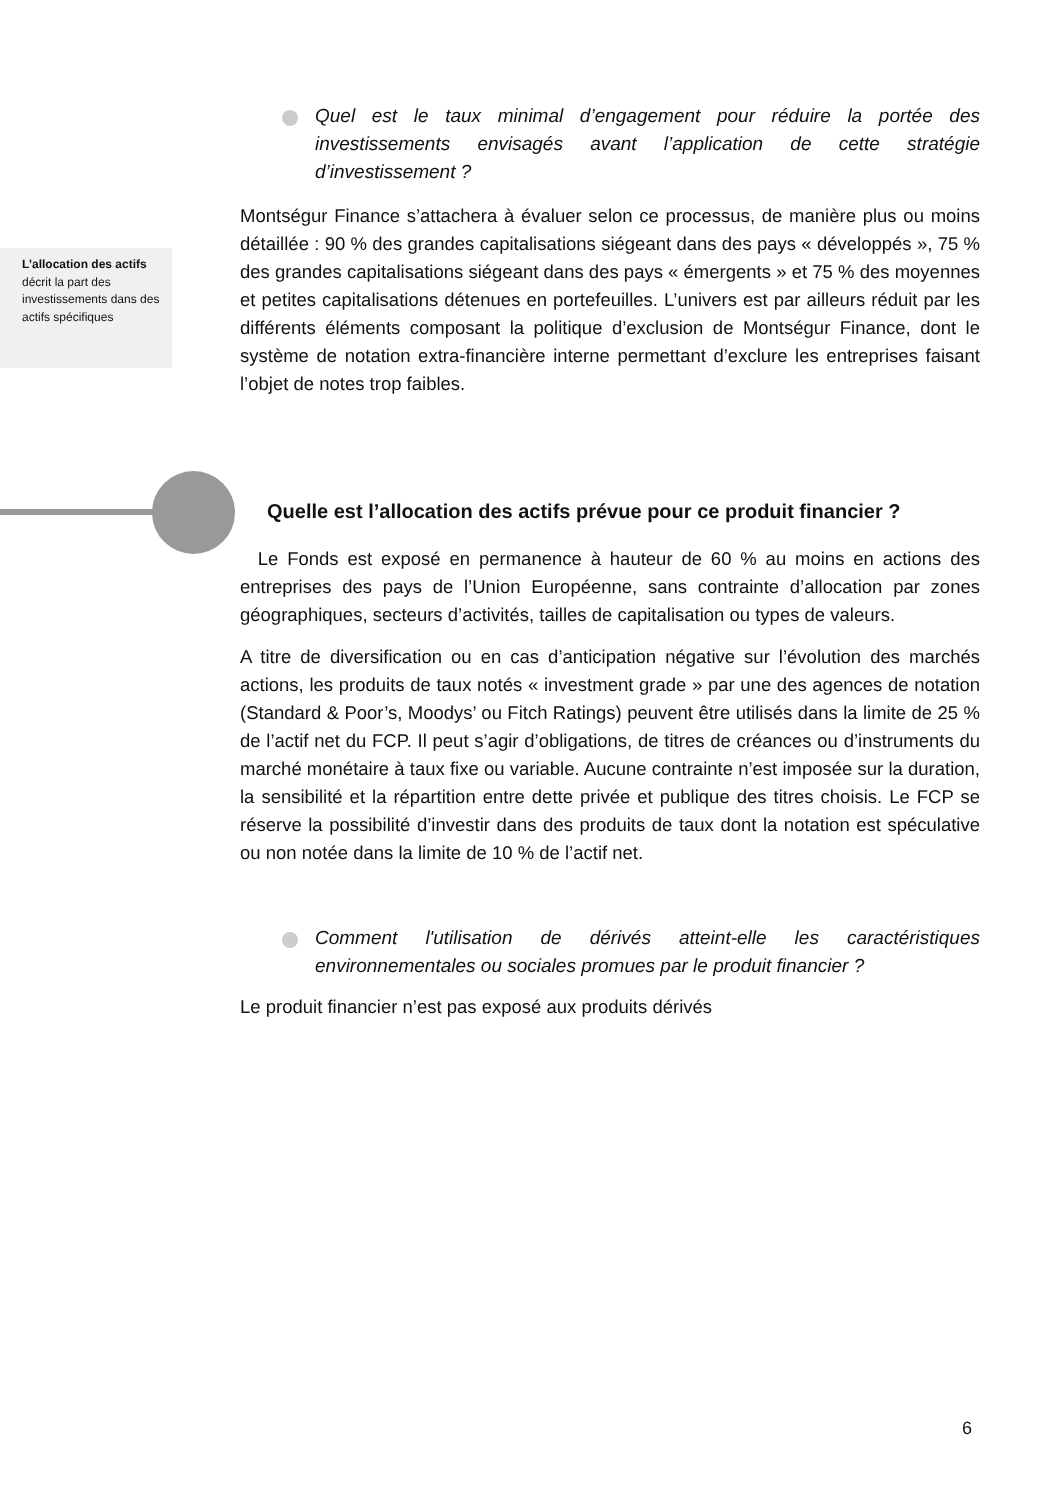Quel est le taux minimal d’engagement pour réduire la portée des investissements envisagés avant l’application de cette stratégie d’investissement ?
L’allocation des actifs décrit la part des investissements dans des actifs spécifiques
Montségur Finance s’attachera à évaluer selon ce processus, de manière plus ou moins détaillée : 90 % des grandes capitalisations siégeant dans des pays « développés », 75 % des grandes capitalisations siégeant dans des pays « émergents » et 75 % des moyennes et petites capitalisations détenues en portefeuilles. L’univers est par ailleurs réduit par les différents éléments composant la politique d’exclusion de Montségur Finance, dont le système de notation extra-financière interne permettant d’exclure les entreprises faisant l’objet de notes trop faibles.
Quelle est l’allocation des actifs prévue pour ce produit financier ?
Le Fonds est exposé en permanence à hauteur de 60 % au moins en actions des entreprises des pays de l’Union Européenne, sans contrainte d’allocation par zones géographiques, secteurs d’activités, tailles de capitalisation ou types de valeurs.
A titre de diversification ou en cas d’anticipation négative sur l’évolution des marchés actions, les produits de taux notés « investment grade » par une des agences de notation (Standard & Poor’s, Moodys’ ou Fitch Ratings) peuvent être utilisés dans la limite de 25 % de l’actif net du FCP. Il peut s’agir d’obligations, de titres de créances ou d’instruments du marché monétaire à taux fixe ou variable. Aucune contrainte n’est imposée sur la duration, la sensibilité et la répartition entre dette privée et publique des titres choisis. Le FCP se réserve la possibilité d’investir dans des produits de taux dont la notation est spéculative ou non notée dans la limite de 10 % de l’actif net.
Comment l'utilisation de dérivés atteint-elle les caractéristiques environnementales ou sociales promues par le produit financier ?
Le produit financier n’est pas exposé aux produits dérivés
6